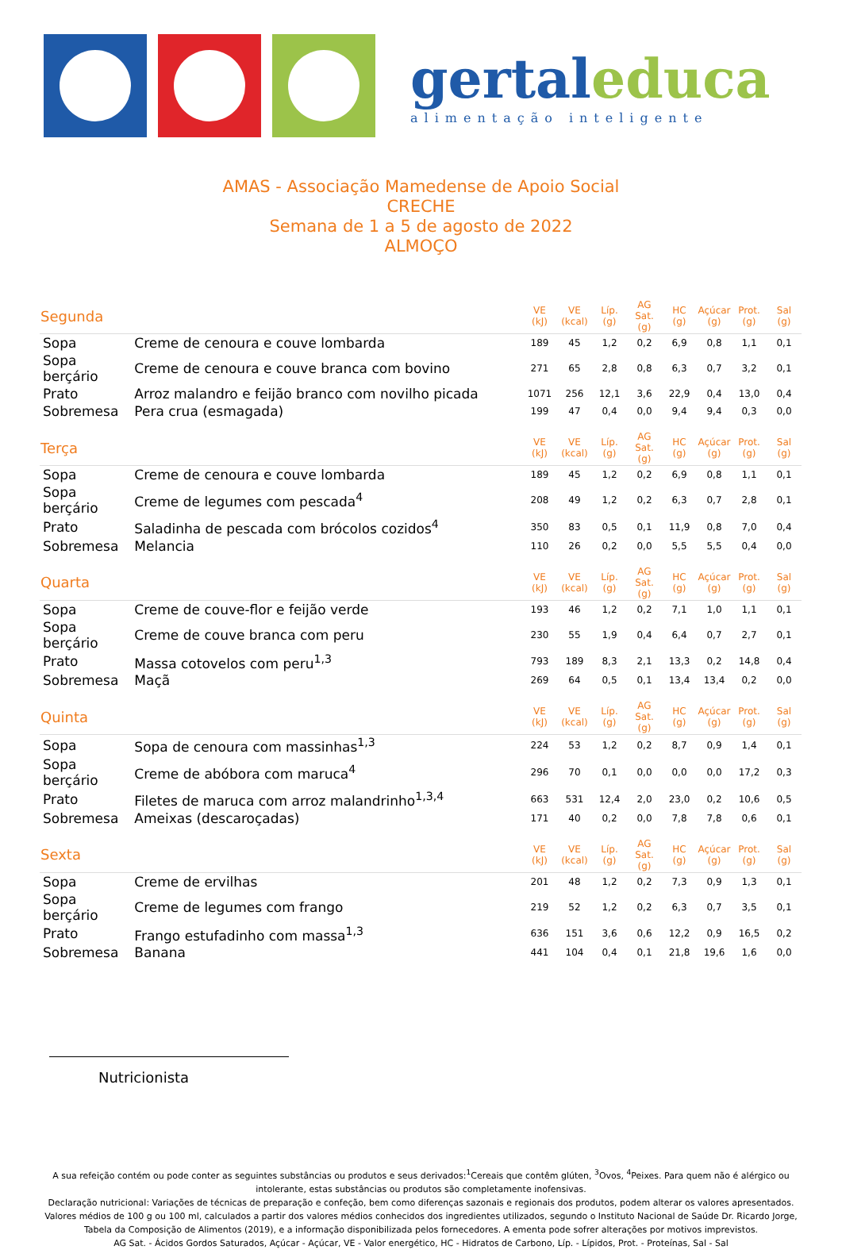gertaleduca
alimentação inteligente
AMAS - Associação Mamedense de Apoio Social
CRECHE
Semana de 1 a 5 de agosto de 2022
ALMOÇO
| Segunda | | VE (kJ) | VE (kcal) | Líp. (g) | AG Sat. (g) | HC (g) | Açúcar (g) | Prot. (g) | Sal (g) |
| --- | --- | --- | --- | --- | --- | --- | --- | --- | --- |
| Sopa | Creme de cenoura e couve lombarda | 189 | 45 | 1,2 | 0,2 | 6,9 | 0,8 | 1,1 | 0,1 |
| Sopa berçário | Creme de cenoura e couve branca com bovino | 271 | 65 | 2,8 | 0,8 | 6,3 | 0,7 | 3,2 | 0,1 |
| Prato | Arroz malandro e feijão branco com novilho picada | 1071 | 256 | 12,1 | 3,6 | 22,9 | 0,4 | 13,0 | 0,4 |
| Sobremesa | Pera crua (esmagada) | 199 | 47 | 0,4 | 0,0 | 9,4 | 9,4 | 0,3 | 0,0 |
| Terça | | VE (kJ) | VE (kcal) | Líp. (g) | AG Sat. (g) | HC (g) | Açúcar (g) | Prot. (g) | Sal (g) |
| Sopa | Creme de cenoura e couve lombarda | 189 | 45 | 1,2 | 0,2 | 6,9 | 0,8 | 1,1 | 0,1 |
| Sopa berçário | Creme de legumes com pescada<sup>4</sup> | 208 | 49 | 1,2 | 0,2 | 6,3 | 0,7 | 2,8 | 0,1 |
| Prato | Saladinha de pescada com brócolos cozidos<sup>4</sup> | 350 | 83 | 0,5 | 0,1 | 11,9 | 0,8 | 7,0 | 0,4 |
| Sobremesa | Melancia | 110 | 26 | 0,2 | 0,0 | 5,5 | 5,5 | 0,4 | 0,0 |
| Quarta | | VE (kJ) | VE (kcal) | Líp. (g) | AG Sat. (g) | HC (g) | Açúcar (g) | Prot. (g) | Sal (g) |
| Sopa | Creme de couve-flor e feijão verde | 193 | 46 | 1,2 | 0,2 | 7,1 | 1,0 | 1,1 | 0,1 |
| Sopa berçário | Creme de couve branca com peru | 230 | 55 | 1,9 | 0,4 | 6,4 | 0,7 | 2,7 | 0,1 |
| Prato | Massa cotovelos com peru<sup>1,3</sup> | 793 | 189 | 8,3 | 2,1 | 13,3 | 0,2 | 14,8 | 0,4 |
| Sobremesa | Maçã | 269 | 64 | 0,5 | 0,1 | 13,4 | 13,4 | 0,2 | 0,0 |
| Quinta | | VE (kJ) | VE (kcal) | Líp. (g) | AG Sat. (g) | HC (g) | Açúcar (g) | Prot. (g) | Sal (g) |
| Sopa | Sopa de cenoura com massinhas<sup>1,3</sup> | 224 | 53 | 1,2 | 0,2 | 8,7 | 0,9 | 1,4 | 0,1 |
| Sopa berçário | Creme de abóbora com maruca<sup>4</sup> | 296 | 70 | 0,1 | 0,0 | 0,0 | 0,0 | 17,2 | 0,3 |
| Prato | Filetes de maruca com arroz malandrinho<sup>1,3,4</sup> | 663 | 531 | 12,4 | 2,0 | 23,0 | 0,2 | 10,6 | 0,5 |
| Sobremesa | Ameixas (descaroçadas) | 171 | 40 | 0,2 | 0,0 | 7,8 | 7,8 | 0,6 | 0,1 |
| Sexta | | VE (kJ) | VE (kcal) | Líp. (g) | AG Sat. (g) | HC (g) | Açúcar (g) | Prot. (g) | Sal (g) |
| Sopa | Creme de ervilhas | 201 | 48 | 1,2 | 0,2 | 7,3 | 0,9 | 1,3 | 0,1 |
| Sopa berçário | Creme de legumes com frango | 219 | 52 | 1,2 | 0,2 | 6,3 | 0,7 | 3,5 | 0,1 |
| Prato | Frango estufadinho com massa<sup>1,3</sup> | 636 | 151 | 3,6 | 0,6 | 12,2 | 0,9 | 16,5 | 0,2 |
| Sobremesa | Banana | 441 | 104 | 0,4 | 0,1 | 21,8 | 19,6 | 1,6 | 0,0 |
Nutricionista
A sua refeição contém ou pode conter as seguintes substâncias ou produtos e seus derivados:<sup>1</sup>Cereais que contêm glúten, <sup>3</sup>Ovos, <sup>4</sup>Peixes. Para quem não é alérgico ou intolerante, estas substâncias ou produtos são completamente inofensivas.
Declaração nutricional: Variações de técnicas de preparação e confeção, bem como diferenças sazonais e regionais dos produtos, podem alterar os valores apresentados. Valores médios de 100 g ou 100 ml, calculados a partir dos valores médios conhecidos dos ingredientes utilizados, segundo o Instituto Nacional de Saúde Dr. Ricardo Jorge, Tabela da Composição de Alimentos (2019), e a informação disponibilizada pelos fornecedores. A ementa pode sofrer alterações por motivos imprevistos.
AG Sat. - Ácidos Gordos Saturados, Açúcar - Açúcar, VE - Valor energético, HC - Hidratos de Carbono, Líp. - Lípidos, Prot. - Proteínas, Sal - Sal